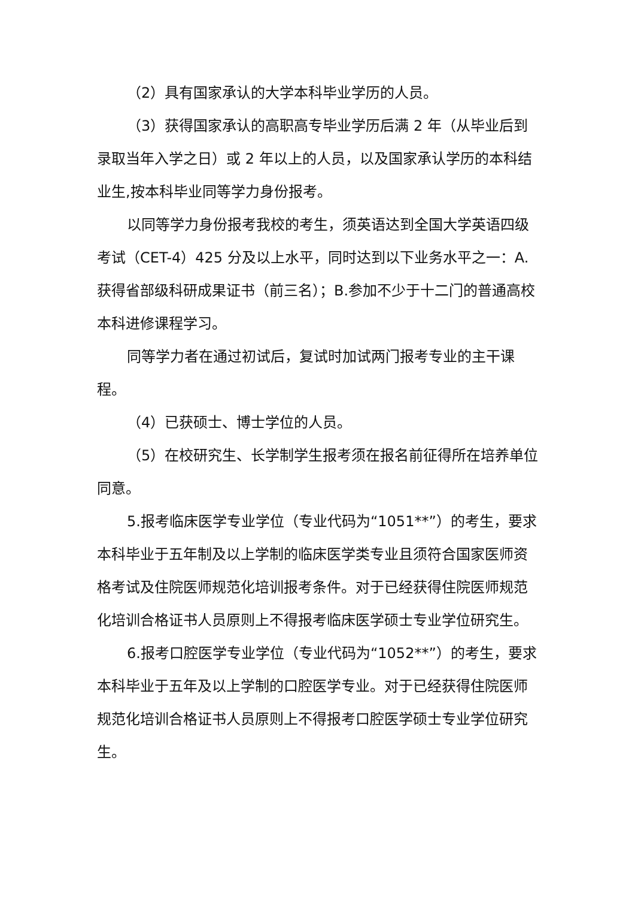（2）具有国家承认的大学本科毕业学历的人员。
（3）获得国家承认的高职高专毕业学历后满 2 年（从毕业后到 录取当年入学之日）或 2 年以上的人员，以及国家承认学历的本科结业生,按本科毕业同等学力身份报考。
以同等学力身份报考我校的考生，须英语达到全国大学英语四级考试（CET-4）425 分及以上水平，同时达到以下业务水平之一：A.获得省部级科研成果证书（前三名）；B.参加不少于十二门的普通高校本科进修课程学习。
同等学力者在通过初试后，复试时加试两门报考专业的主干课程。
（4）已获硕士、博士学位的人员。
（5）在校研究生、长学制学生报考须在报名前征得所在培养单位同意。
5.报考临床医学专业学位（专业代码为“1051**”）的考生，要求本科毕业于五年制及以上学制的临床医学类专业且须符合国家医师资格考试及住院医师规范化培训报考条件。对于已经获得住院医师规范化培训合格证书人员原则上不得报考临床医学硕士专业学位研究生。
6.报考口腔医学专业学位（专业代码为“1052**”）的考生，要求本科毕业于五年及以上学制的口腔医学专业。对于已经获得住院医师规范化培训合格证书人员原则上不得报考口腔医学硕士专业学位研究生。